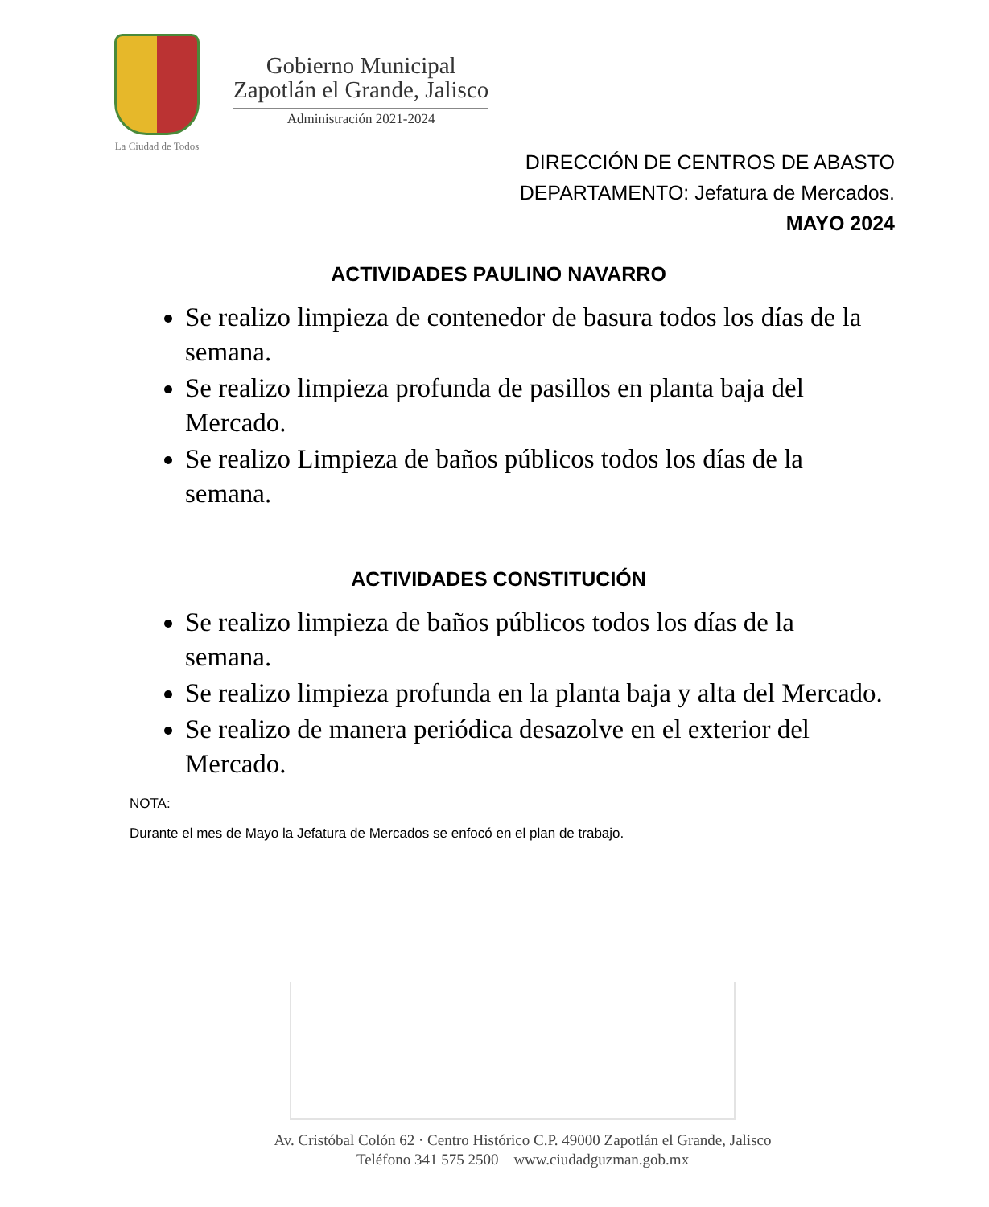La Ciudad de Todos
Gobierno Municipal
Zapotlán el Grande, Jalisco
Administración 2021-2024
DIRECCIÓN DE CENTROS DE ABASTO
DEPARTAMENTO: Jefatura de Mercados.
MAYO 2024
ACTIVIDADES PAULINO NAVARRO
Se realizo limpieza de contenedor de basura todos los días de la semana.
Se realizo limpieza profunda de pasillos en planta baja del Mercado.
Se realizo Limpieza de baños públicos todos los días de la semana.
ACTIVIDADES CONSTITUCIÓN
Se realizo limpieza de baños públicos todos los días de la semana.
Se realizo limpieza profunda en la planta baja y alta del Mercado.
Se realizo de manera periódica desazolve en el exterior del Mercado.
NOTA:
Durante el mes de Mayo la Jefatura de Mercados se enfocó en el plan de trabajo.
Av. Cristóbal Colón 62 · Centro Histórico C.P. 49000 Zapotlán el Grande, Jalisco
Teléfono 341 575 2500 www.ciudadguzman.gob.mx